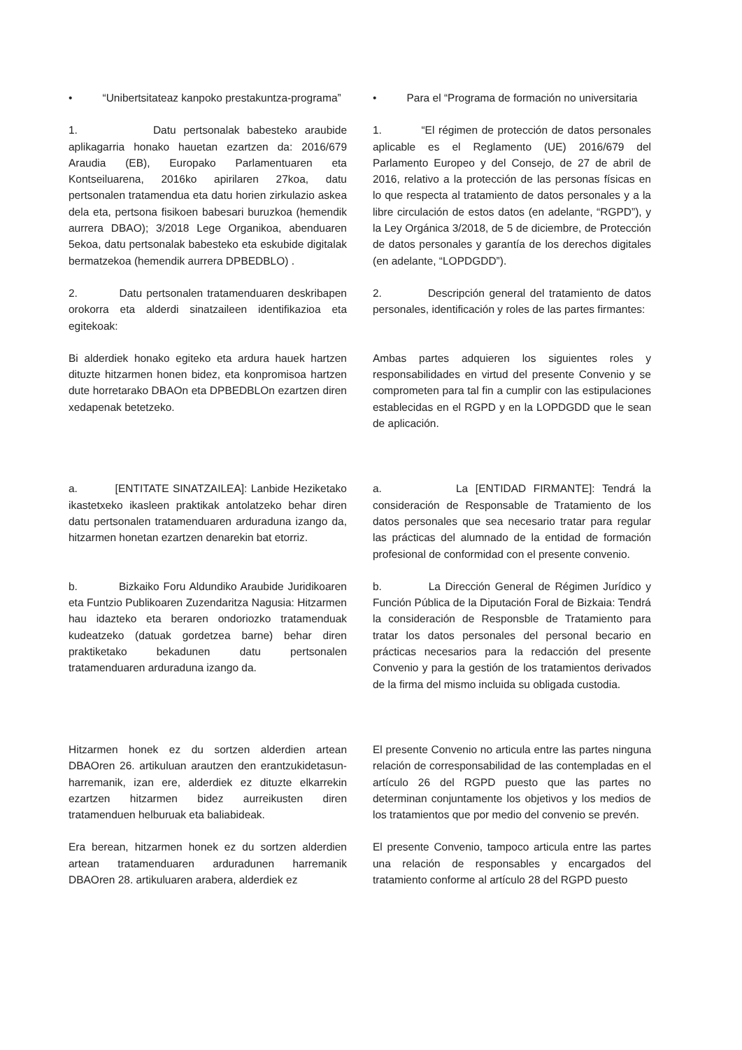• “Unibertsitateaz kanpoko prestakuntza-programa”
• Para el “Programa de formación no universitaria
1. Datu pertsonalak babesteko araubide aplikagarria honako hauetan ezartzen da: 2016/679 Araudia (EB), Europako Parlamentuaren eta Kontseiluarena, 2016ko apirilaren 27koa, datu pertsonalen tratamendua eta datu horien zirkulazio askea dela eta, pertsona fisikoen babesari buruzkoa (hemendik aurrera DBAO); 3/2018 Lege Organikoa, abenduaren 5ekoa, datu pertsonalak babesteko eta eskubide digitalak bermatzekoa (hemendik aurrera DPBEDBLO) .
1. “El régimen de protección de datos personales aplicable es el Reglamento (UE) 2016/679 del Parlamento Europeo y del Consejo, de 27 de abril de 2016, relativo a la protección de las personas físicas en lo que respecta al tratamiento de datos personales y a la libre circulación de estos datos (en adelante, “RGPD”), y la Ley Orgánica 3/2018, de 5 de diciembre, de Protección de datos personales y garantía de los derechos digitales (en adelante, “LOPDGDD”).
2. Datu pertsonalen tratamenduaren deskribapen orokorra eta alderdi sinatzaileen identifikazioa eta egitekoak:
2. Descripción general del tratamiento de datos personales, identificación y roles de las partes firmantes:
Bi alderdiek honako egiteko eta ardura hauek hartzen dituzte hitzarmen honen bidez, eta konpromisoa hartzen dute horretarako DBAOn eta DPBEDBLOn ezartzen diren xedapenak betetzeko.
Ambas partes adquieren los siguientes roles y responsabilidades en virtud del presente Convenio y se comprometen para tal fin a cumplir con las estipulaciones establecidas en el RGPD y en la LOPDGDD que le sean de aplicación.
a. [ENTITATE SINATZAILEA]: Lanbide Heziketako ikastetxeko ikasleen praktikak antolatzeko behar diren datu pertsonalen tratamenduaren arduraduna izango da, hitzarmen honetan ezartzen denarekin bat etorriz.
a. La [ENTIDAD FIRMANTE]: Tendrá la consideración de Responsable de Tratamiento de los datos personales que sea necesario tratar para regular las prácticas del alumnado de la entidad de formación profesional de conformidad con el presente convenio.
b. Bizkaiko Foru Aldundiko Araubide Juridikoaren eta Funtzio Publikoaren Zuzendaritza Nagusia: Hitzarmen hau idazteko eta beraren ondoriozko tratamenduak kudeatzeko (datuak gordetzea barne) behar diren praktiketako bekadunen datu pertsonalen tratamenduaren arduraduna izango da.
b. La Dirección General de Régimen Jurídico y Función Pública de la Diputación Foral de Bizkaia: Tendrá la consideración de Responsble de Tratamiento para tratar los datos personales del personal becario en prácticas necesarios para la redacción del presente Convenio y para la gestión de los tratamientos derivados de la firma del mismo incluida su obligada custodia.
Hitzarmen honek ez du sortzen alderdien artean DBAOren 26. artikuluan arautzen den erantzukidetasun-harremanik, izan ere, alderdiek ez dituzte elkarrekin ezartzen hitzarmen bidez aurreikusten diren tratamenduen helburuak eta baliabideak.
El presente Convenio no articula entre las partes ninguna relación de corresponsabilidad de las contempladas en el artículo 26 del RGPD puesto que las partes no determinan conjuntamente los objetivos y los medios de los tratamientos que por medio del convenio se prevén.
Era berean, hitzarmen honek ez du sortzen alderdien artean tratamenduaren arduradunen harremanik DBAOren 28. artikuluaren arabera, alderdiek ez
El presente Convenio, tampoco articula entre las partes una relación de responsables y encargados del tratamiento conforme al artículo 28 del RGPD puesto